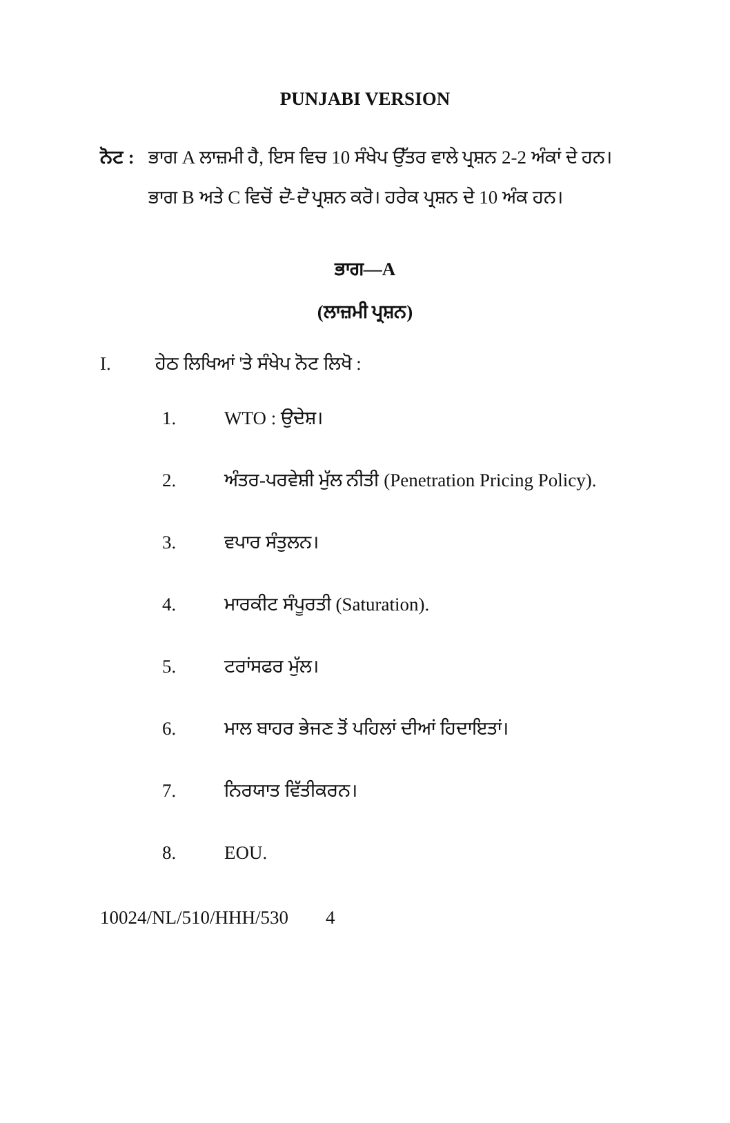PUNJABI VERSION
ਨੋਟ :
ਭਾਗ A ਲਾਜ਼ਮੀ ਹੈ, ਇਸ ਵਿਚ 10 ਸੰਖੇਪ ਉੱਤਰ ਵਾਲੇ ਪ੍ਰਸ਼ਨ 2-2 ਅੰਕਾਂ ਦੇ ਹਨ। ਭਾਗ B ਅਤੇ C ਵਿਚੋਂ ਦੋ-ਦੋ ਪ੍ਰਸ਼ਨ ਕਰੋ। ਹਰੇਕ ਪ੍ਰਸ਼ਨ ਦੇ 10 ਅੰਕ ਹਨ।
ਭਾਗ—A
(ਲਾਜ਼ਮੀ ਪ੍ਰਸ਼ਨ)
I. ਹੇਠ ਲਿਖਿਆਂ 'ਤੇ ਸੰਖੇਪ ਨੋਟ ਲਿਖੋ :
1. WTO : ਉਦੇਸ਼।
2. ਅੰਤਰ-ਪਰਵੇਸ਼ੀ ਮੁੱਲ ਨੀਤੀ (Penetration Pricing Policy).
3. ਵਪਾਰ ਸੰਤੁਲਨ।
4. ਮਾਰਕੀਟ ਸੰਪੂਰਤੀ (Saturation).
5. ਟਰਾਂਸਫਰ ਮੁੱਲ।
6. ਮਾਲ ਬਾਹਰ ਭੇਜਣ ਤੋਂ ਪਹਿਲਾਂ ਦੀਆਂ ਹਿਦਾਇਤਾਂ।
7. ਨਿਰਯਾਤ ਵਿੱਤੀਕਰਨ।
8. EOU.
10024/NL/510/HHH/530 4